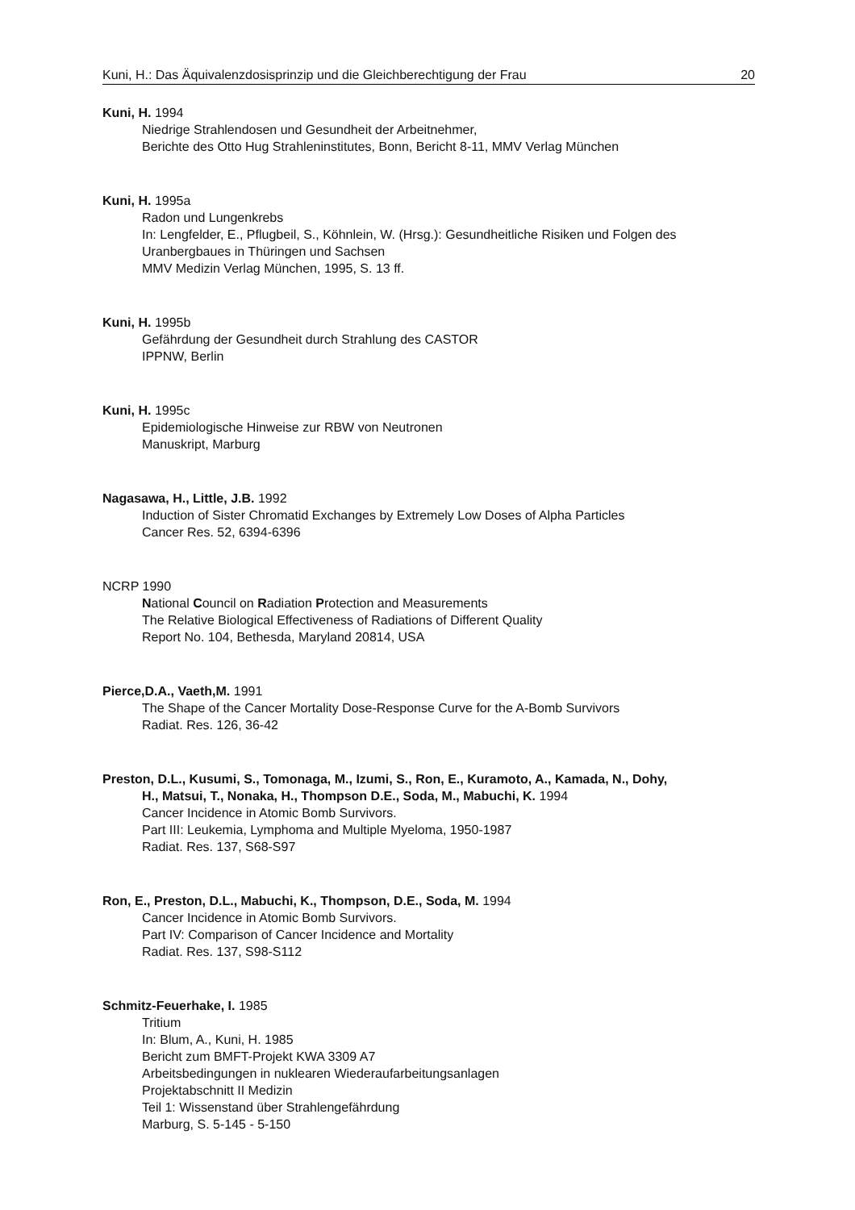Kuni, H.: Das Äquivalenzdosisprinzip und die Gleichberechtigung der Frau 20
Kuni, H. 1994
Niedrige Strahlendosen und Gesundheit der Arbeitnehmer,
Berichte des Otto Hug Strahleninstitutes, Bonn, Bericht 8-11, MMV Verlag München
Kuni, H. 1995a
Radon und Lungenkrebs
In: Lengfelder, E., Pflugbeil, S., Köhnlein, W. (Hrsg.): Gesundheitliche Risiken und Folgen des Uranbergbaues in Thüringen und Sachsen
MMV Medizin Verlag München, 1995, S. 13 ff.
Kuni, H. 1995b
Gefährdung der Gesundheit durch Strahlung des CASTOR
IPPNW, Berlin
Kuni, H. 1995c
Epidemiologische Hinweise zur RBW von Neutronen
Manuskript, Marburg
Nagasawa, H., Little, J.B. 1992
Induction of Sister Chromatid Exchanges by Extremely Low Doses of Alpha Particles
Cancer Res. 52, 6394-6396
NCRP 1990
National Council on Radiation Protection and Measurements
The Relative Biological Effectiveness of Radiations of Different Quality
Report No. 104, Bethesda, Maryland 20814, USA
Pierce,D.A., Vaeth,M. 1991
The Shape of the Cancer Mortality Dose-Response Curve for the A-Bomb Survivors
Radiat. Res. 126, 36-42
Preston, D.L., Kusumi, S., Tomonaga, M., Izumi, S., Ron, E., Kuramoto, A., Kamada, N., Dohy,
H., Matsui, T., Nonaka, H., Thompson D.E., Soda, M., Mabuchi, K. 1994
Cancer Incidence in Atomic Bomb Survivors.
Part III: Leukemia, Lymphoma and Multiple Myeloma, 1950-1987
Radiat. Res. 137, S68-S97
Ron, E., Preston, D.L., Mabuchi, K., Thompson, D.E., Soda, M. 1994
Cancer Incidence in Atomic Bomb Survivors.
Part IV: Comparison of Cancer Incidence and Mortality
Radiat. Res. 137, S98-S112
Schmitz-Feuerhake, I. 1985
Tritium
In: Blum, A., Kuni, H. 1985
Bericht zum BMFT-Projekt KWA 3309 A7
Arbeitsbedingungen in nuklearen Wiederaufarbeitungsanlagen
Projektabschnitt II Medizin
Teil 1: Wissenstand über Strahlengefährdung
Marburg, S. 5-145 - 5-150